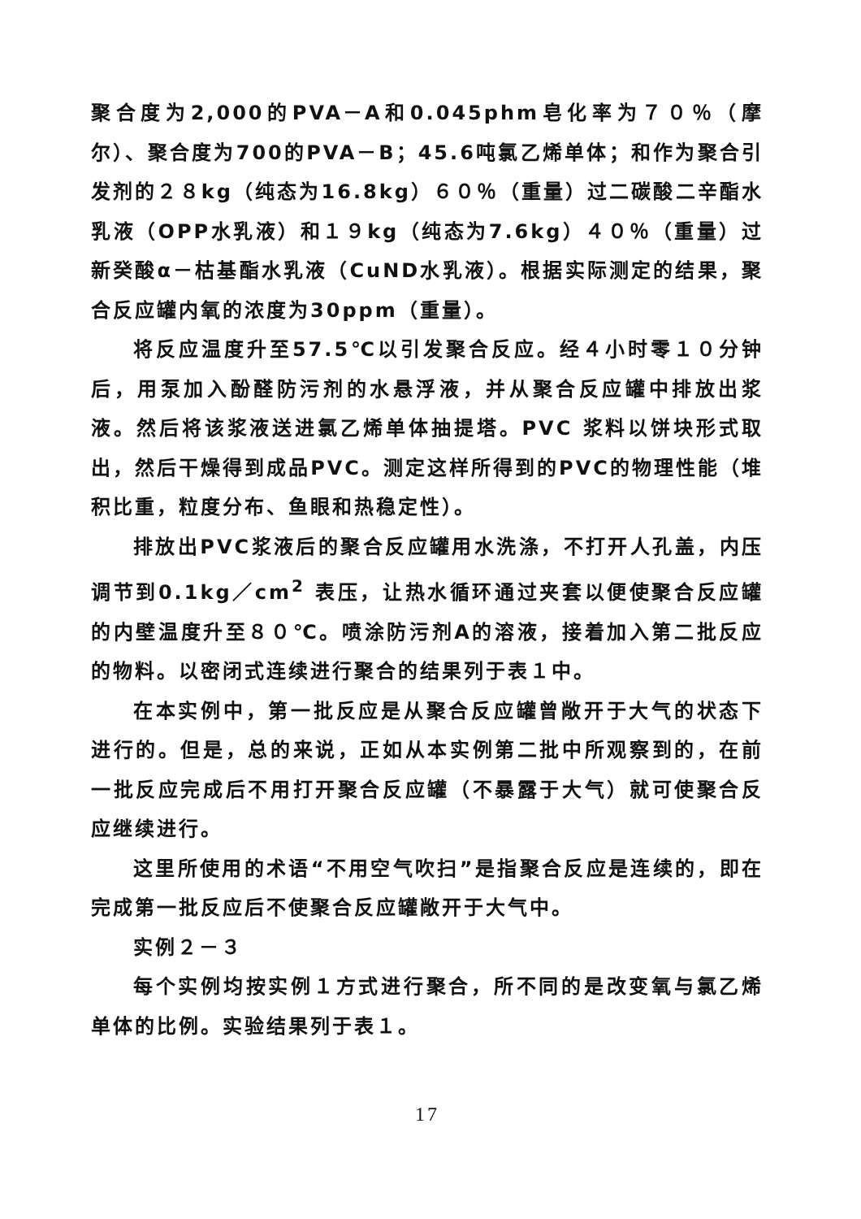聚合度为2,000的PVA－A和0.045phm皂化率为７０％（摩尔）、聚合度为700的PVA－B；45.6吨氯乙烯单体；和作为聚合引发剂的２８kg（纯态为16.8kg）６０％（重量）过二碳酸二辛酯水乳液（OPP水乳液）和１９kg（纯态为7.6kg）４０％（重量）过新癸酸α－枯基酯水乳液（CuND水乳液）。根据实际测定的结果，聚合反应罐内氧的浓度为30ppm（重量）。
将反应温度升至57.5℃以引发聚合反应。经４小时零１０分钟后，用泵加入酚醛防污剂的水悬浮液，并从聚合反应罐中排放出浆液。然后将该浆液送进氯乙烯单体抽提塔。PVC 浆料以饼块形式取出，然后干燥得到成品PVC。测定这样所得到的PVC的物理性能（堆积比重，粒度分布、鱼眼和热稳定性）。
排放出PVC浆液后的聚合反应罐用水洗涤，不打开人孔盖，内压调节到0.1kg／cm<sup>2</sup> 表压，让热水循环通过夹套以便使聚合反应罐的内壁温度升至８０℃。喷涂防污剂A的溶液，接着加入第二批反应的物料。以密闭式连续进行聚合的结果列于表１中。
在本实例中，第一批反应是从聚合反应罐曾敞开于大气的状态下进行的。但是，总的来说，正如从本实例第二批中所观察到的，在前一批反应完成后不用打开聚合反应罐（不暴露于大气）就可使聚合反应继续进行。
这里所使用的术语“不用空气吹扫”是指聚合反应是连续的，即在完成第一批反应后不使聚合反应罐敞开于大气中。
实例２－３
每个实例均按实例１方式进行聚合，所不同的是改变氧与氯乙烯单体的比例。实验结果列于表１。
17